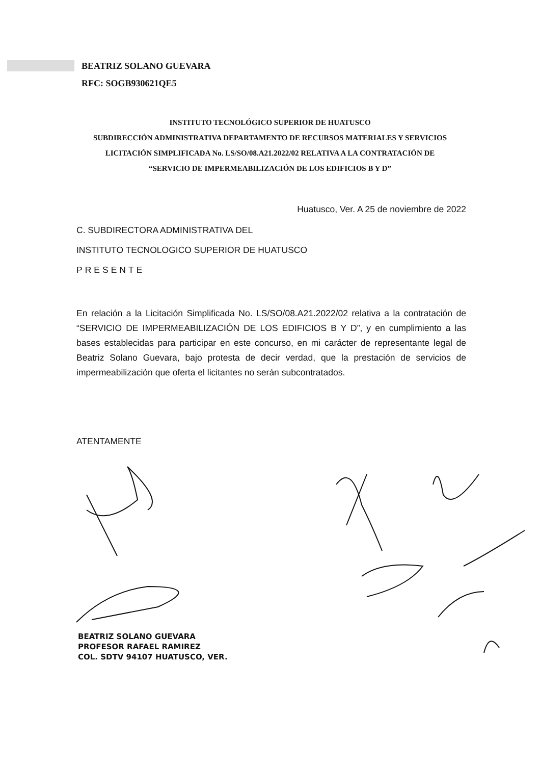BEATRIZ SOLANO GUEVARA
RFC: SOGB930621QE5
INSTITUTO TECNOLÓGICO SUPERIOR DE HUATUSCO
SUBDIRECCIÓN ADMINISTRATIVA DEPARTAMENTO DE RECURSOS MATERIALES Y SERVICIOS
LICITACIÓN SIMPLIFICADA No. LS/SO/08.A21.2022/02 RELATIVA A LA CONTRATACIÓN DE
“SERVICIO DE IMPERMEABILIZACIÓN DE LOS EDIFICIOS B Y D”
Huatusco, Ver. A 25 de noviembre de 2022
C. SUBDIRECTORA ADMINISTRATIVA DEL
INSTITUTO TECNOLOGICO SUPERIOR DE HUATUSCO
PRESENTE
En relación a la Licitación Simplificada No. LS/SO/08.A21.2022/02 relativa a la contratación de “SERVICIO DE IMPERMEABILIZACIÓN DE LOS EDIFICIOS B Y D”, y en cumplimiento a las bases establecidas para participar en este concurso, en mi carácter de representante legal de Beatriz Solano Guevara, bajo protesta de decir verdad, que la prestación de servicios de impermeabilización que oferta el licitantes no serán subcontratados.
ATENTAMENTE
BEATRIZ SOLANO GUEVARA
PROFESOR RAFAEL RAMIREZ
COL. SDTV 94107 HUATUSCO, VER.